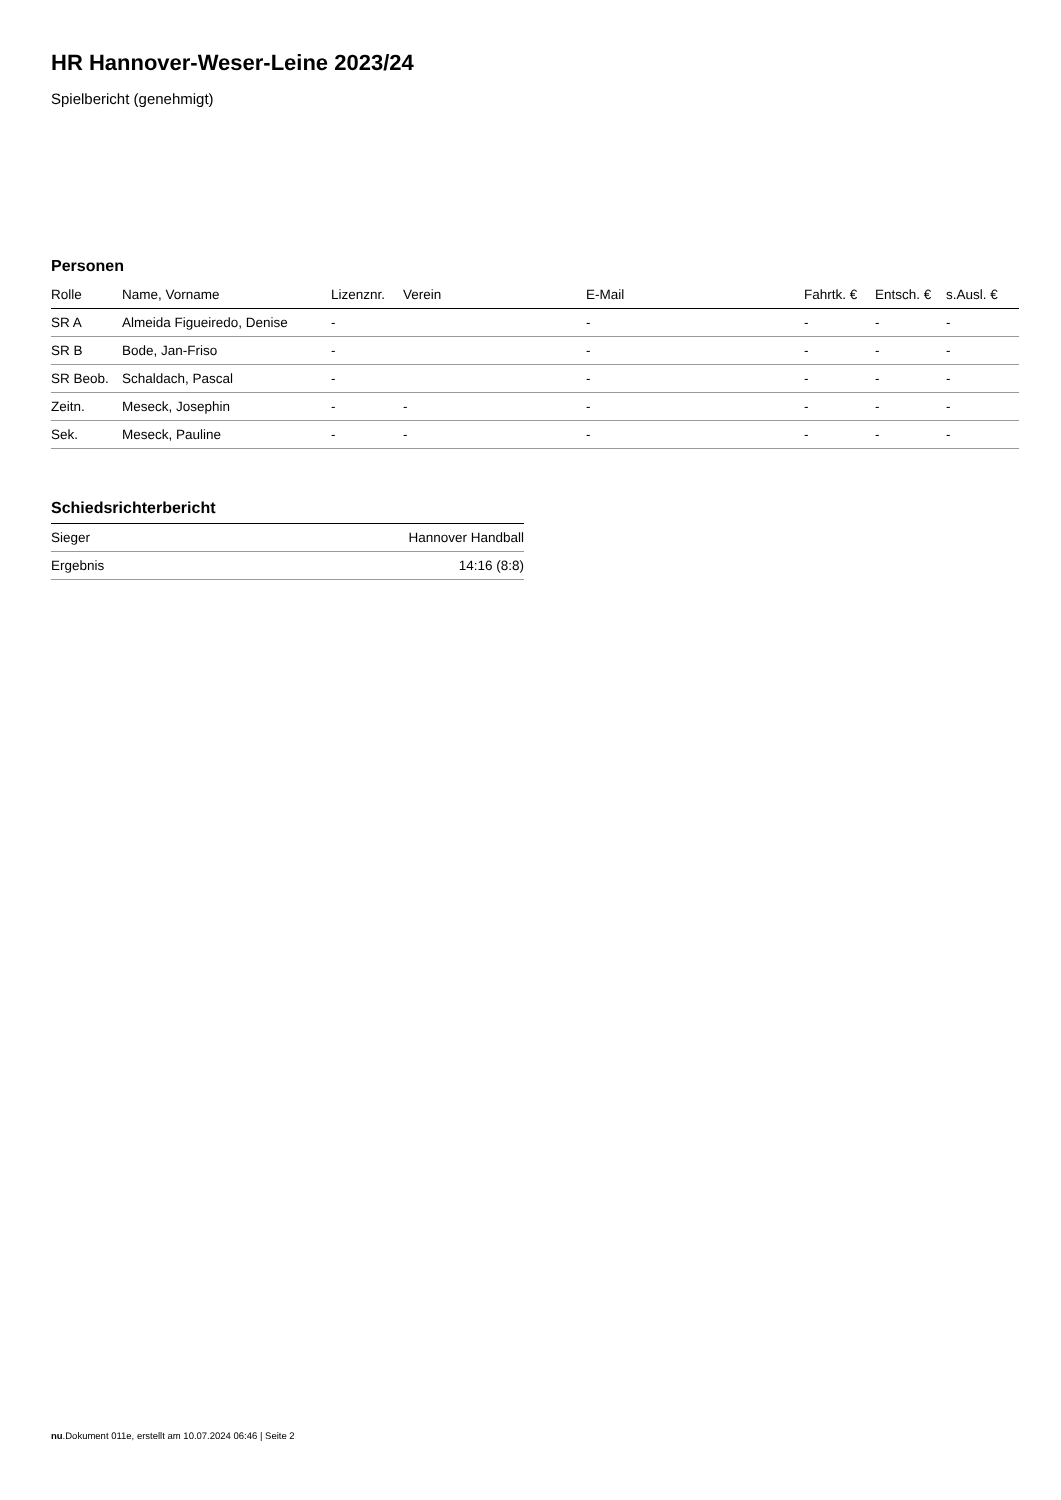HR Hannover-Weser-Leine 2023/24
Spielbericht (genehmigt)
Personen
| Rolle | Name, Vorname | Lizenznr. | Verein | E-Mail | Fahrtk. € | Entsch. € | s.Ausl. € |
| --- | --- | --- | --- | --- | --- | --- | --- |
| SR A | Almeida Figueiredo, Denise | - | | - | - | - | - |
| SR B | Bode, Jan-Friso | - | | - | - | - | - |
| SR Beob. | Schaldach, Pascal | - | | - | - | - | - |
| Zeitn. | Meseck, Josephin | - | - | - | - | - | - |
| Sek. | Meseck, Pauline | - | - | - | - | - | - |
Schiedsrichterbericht
| Sieger | Hannover Handball |
| Ergebnis | 14:16 (8:8) |
nu.Dokument 011e, erstellt am 10.07.2024 06:46 | Seite 2